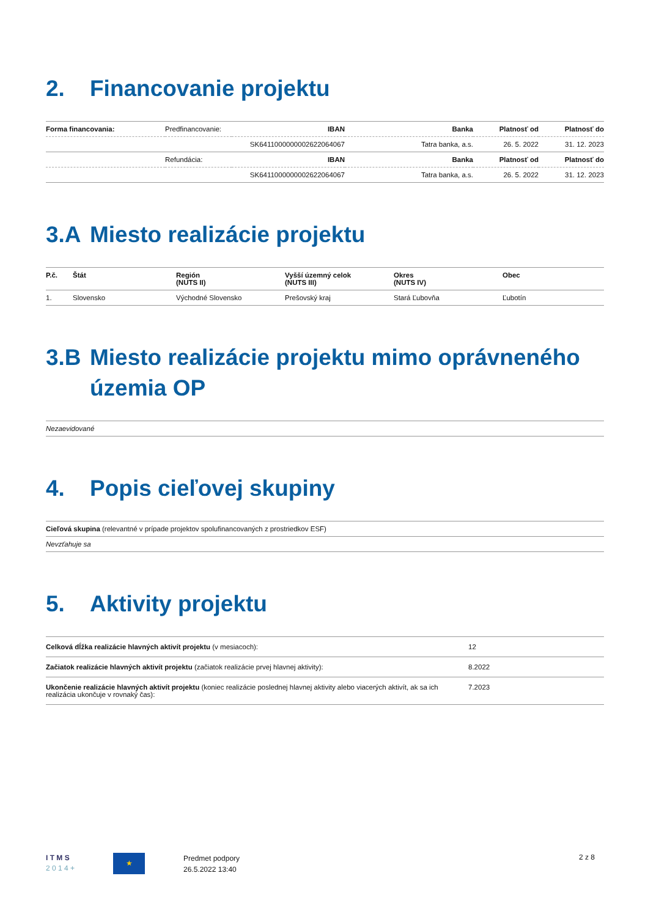2. Financovanie projektu
| Forma financovania: | Predfinancovanie: | IBAN | Banka | Platnosť od | Platnosť do |
| | | SK6411000000002622064067 | Tatra banka, a.s. | 26. 5. 2022 | 31. 12. 2023 |
| | Refundácia: | IBAN | Banka | Platnosť od | Platnosť do |
| | | SK6411000000002622064067 | Tatra banka, a.s. | 26. 5. 2022 | 31. 12. 2023 |
3.A Miesto realizácie projektu
| P.č. | Štát | Región (NUTS II) | Vyšší územný celok (NUTS III) | Okres (NUTS IV) | Obec |
| --- | --- | --- | --- | --- | --- |
| 1. | Slovensko | Východné Slovensko | Prešovský kraj | Stará Ľubovňa | Ľubotín |
3.B Miesto realizácie projektu mimo oprávneného územia OP
| Nezaevidované |
4. Popis cieľovej skupiny
| Cieľová skupina (relevantné v prípade projektov spolufinancovaných z prostriedkov ESF) |
| Nevzťahuje sa |
5. Aktivity projektu
| Celková dĺžka realizácie hlavných aktivít projektu (v mesiacoch): | 12 |
| Začiatok realizácie hlavných aktivít projektu (začiatok realizácie prvej hlavnej aktivity): | 8.2022 |
| Ukončenie realizácie hlavných aktivít projektu (koniec realizácie poslednej hlavnej aktivity alebo viacerých aktivít, ak sa ich realizácia ukončuje v rovnaký čas): | 7.2023 |
I T M S
2 0 1 4 +
★
Predmet podpory
26.5.2022 13:40
2 z 8